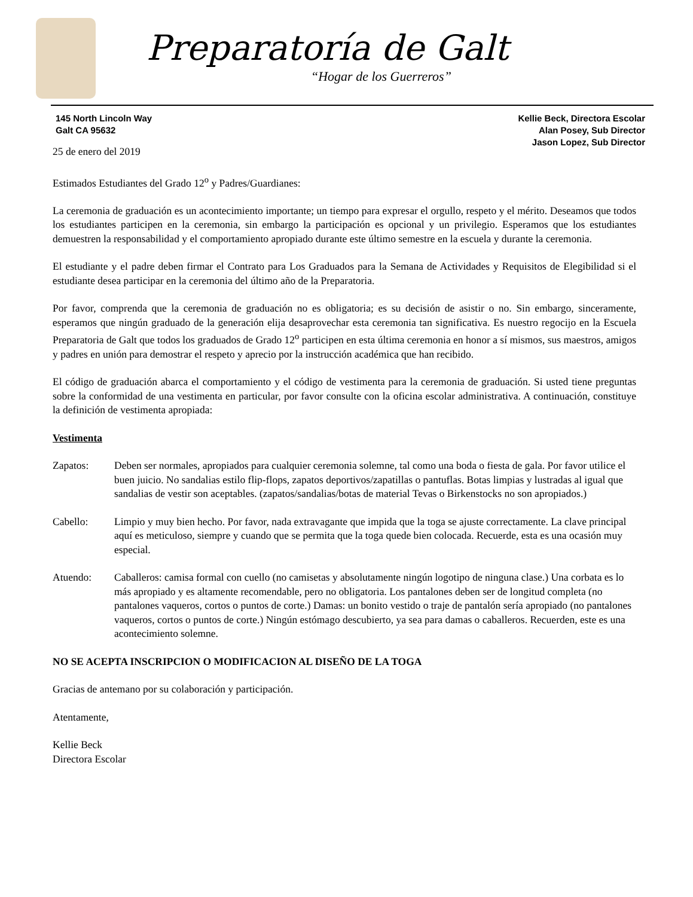Preparatoría de Galt
“Hogar de los Guerreros”
145 North Lincoln Way
Galt CA 95632
Kellie Beck, Directora Escolar
Alan Posey, Sub Director
Jason Lopez, Sub Director
25 de enero del 2019
Estimados Estudiantes del Grado 12<sup>o</sup> y Padres/Guardianes:
La ceremonia de graduación es un acontecimiento importante; un tiempo para expresar el orgullo, respeto y el mérito. Deseamos que todos los estudiantes participen en la ceremonia, sin embargo la participación es opcional y un privilegio. Esperamos que los estudiantes demuestren la responsabilidad y el comportamiento apropiado durante este último semestre en la escuela y durante la ceremonia.
El estudiante y el padre deben firmar el Contrato para Los Graduados para la Semana de Actividades y Requisitos de Elegibilidad si el estudiante desea participar en la ceremonia del último año de la Preparatoria.
Por favor, comprenda que la ceremonia de graduación no es obligatoria; es su decisión de asistir o no. Sin embargo, sinceramente, esperamos que ningún graduado de la generación elija desaprovechar esta ceremonia tan significativa. Es nuestro regocijo en la Escuela Preparatoria de Galt que todos los graduados de Grado 12<sup>o</sup> participen en esta última ceremonia en honor a sí mismos, sus maestros, amigos y padres en unión para demostrar el respeto y aprecio por la instrucción académica que han recibido.
El código de graduación abarca el comportamiento y el código de vestimenta para la ceremonia de graduación. Si usted tiene preguntas sobre la conformidad de una vestimenta en particular, por favor consulte con la oficina escolar administrativa. A continuación, constituye la definición de vestimenta apropiada:
Vestimenta
Zapatos: Deben ser normales, apropiados para cualquier ceremonia solemne, tal como una boda o fiesta de gala. Por favor utilice el buen juicio. No sandalias estilo flip-flops, zapatos deportivos/zapatillas o pantuflas. Botas limpias y lustradas al igual que sandalias de vestir son aceptables. (zapatos/sandalias/botas de material Tevas o Birkenstocks no son apropiados.)
Cabello: Limpio y muy bien hecho. Por favor, nada extravagante que impida que la toga se ajuste correctamente. La clave principal aquí es meticuloso, siempre y cuando que se permita que la toga quede bien colocada. Recuerde, esta es una ocasión muy especial.
Atuendo: Caballeros: camisa formal con cuello (no camisetas y absolutamente ningún logotipo de ninguna clase.) Una corbata es lo más apropiado y es altamente recomendable, pero no obligatoria. Los pantalones deben ser de longitud completa (no pantalones vaqueros, cortos o puntos de corte.) Damas: un bonito vestido o traje de pantalón sería apropiado (no pantalones vaqueros, cortos o puntos de corte.) Ningún estómago descubierto, ya sea para damas o caballeros. Recuerden, este es una acontecimiento solemne.
NO SE ACEPTA INSCRIPCION O MODIFICACION AL DISEÑO DE LA TOGA
Gracias de antemano por su colaboración y participación.
Atentamente,
Kellie Beck
Directora Escolar